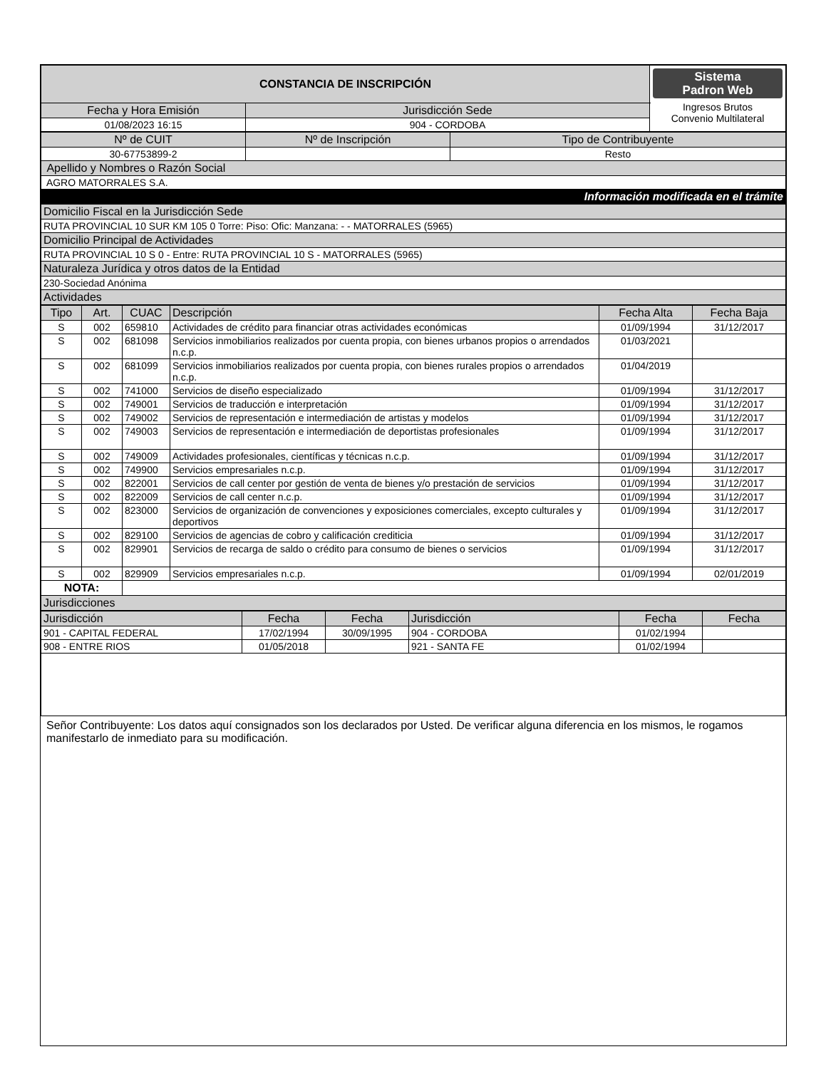| CONSTANCIA DE INSCRIPCIÓN | | Sistema Padron Web Ingresos Brutos Convenio Multilateral |
| Fecha y Hora Emisión | Jurisdicción Sede | |
| 01/08/2023 16:15 | 904 - CORDOBA | |
| Nº de CUIT | Nº de Inscripción | Tipo de Contribuyente |
| 30-67753899-2 | | Resto |
| Apellido y Nombres o Razón Social | | |
| AGRO MATORRALES S.A. | | |
| Información modificada en el trámite | | |
| Domicilio Fiscal en la Jurisdicción Sede | | |
| RUTA PROVINCIAL 10 SUR KM 105 0 Torre: Piso: Ofic: Manzana: - - MATORRALES (5965) | | |
| Domicilio Principal de Actividades | | |
| RUTA PROVINCIAL 10 S 0 - Entre: RUTA PROVINCIAL 10 S - MATORRALES (5965) | | |
| Naturaleza Jurídica y otros datos de la Entidad | | |
| 230-Sociedad Anónima | | |
| Actividades | | |
| Tipo | Art. | CUAC | Descripción | Fecha Alta | Fecha Baja |
| --- | --- | --- | --- | --- | --- |
| S | 002 | 659810 | Actividades de crédito para financiar otras actividades económicas | 01/09/1994 | 31/12/2017 |
| S | 002 | 681098 | Servicios inmobiliarios realizados por cuenta propia, con bienes urbanos propios o arrendados n.c.p. | 01/03/2021 | |
| S | 002 | 681099 | Servicios inmobiliarios realizados por cuenta propia, con bienes rurales propios o arrendados n.c.p. | 01/04/2019 | |
| S | 002 | 741000 | Servicios de diseño especializado | 01/09/1994 | 31/12/2017 |
| S | 002 | 749001 | Servicios de traducción e interpretación | 01/09/1994 | 31/12/2017 |
| S | 002 | 749002 | Servicios de representación e intermediación de artistas y modelos | 01/09/1994 | 31/12/2017 |
| S | 002 | 749003 | Servicios de representación e intermediación de deportistas profesionales | 01/09/1994 | 31/12/2017 |
| S | 002 | 749009 | Actividades profesionales, científicas y técnicas n.c.p. | 01/09/1994 | 31/12/2017 |
| S | 002 | 749900 | Servicios empresariales n.c.p. | 01/09/1994 | 31/12/2017 |
| S | 002 | 822001 | Servicios de call center por gestión de venta de bienes y/o prestación de servicios | 01/09/1994 | 31/12/2017 |
| S | 002 | 822009 | Servicios de call center n.c.p. | 01/09/1994 | 31/12/2017 |
| S | 002 | 823000 | Servicios de organización de convenciones y exposiciones comerciales, excepto culturales y deportivos | 01/09/1994 | 31/12/2017 |
| S | 002 | 829100 | Servicios de agencias de cobro y calificación crediticia | 01/09/1994 | 31/12/2017 |
| S | 002 | 829901 | Servicios de recarga de saldo o crédito para consumo de bienes o servicios | 01/09/1994 | 31/12/2017 |
| S | 002 | 829909 | Servicios empresariales n.c.p. | 01/09/1994 | 02/01/2019 |
| NOTA: | | | | | |
| Jurisdicciones | | | | | |
| Jurisdicción | Fecha | Fecha | Jurisdicción | Fecha | Fecha |
| 901 - CAPITAL FEDERAL | 17/02/1994 | 30/09/1995 | 904 - CORDOBA | 01/02/1994 | |
| 908 - ENTRE RIOS | 01/05/2018 | | 921 - SANTA FE | 01/02/1994 | |
Señor Contribuyente: Los datos aquí consignados son los declarados por Usted. De verificar alguna diferencia en los mismos, le rogamos manifestarlo de inmediato para su modificación.